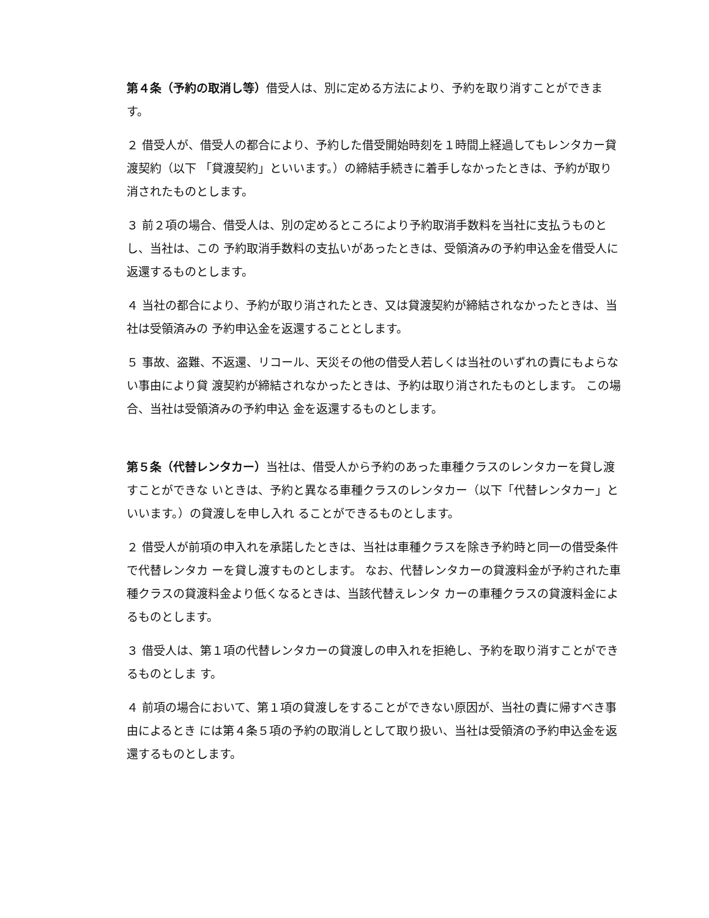第４条（予約の取消し等）借受人は、別に定める方法により、予約を取り消すことができます。
２ 借受人が、借受人の都合により、予約した借受開始時刻を１時間上経過してもレンタカー貸渡契約（以下 「貸渡契約」といいます。）の締結手続きに着手しなかったときは、予約が取り消されたものとします。
３ 前２項の場合、借受人は、別の定めるところにより予約取消手数料を当社に支払うものとし、当社は、この 予約取消手数料の支払いがあったときは、受領済みの予約申込金を借受人に返還するものとします。
４ 当社の都合により、予約が取り消されたとき、又は貸渡契約が締結されなかったときは、当社は受領済みの 予約申込金を返還することとします。
５ 事故、盗難、不返還、リコール、天災その他の借受人若しくは当社のいずれの責にもよらない事由により貸 渡契約が締結されなかったときは、予約は取り消されたものとします。 この場合、当社は受領済みの予約申込 金を返還するものとします。
第５条（代替レンタカー）当社は、借受人から予約のあった車種クラスのレンタカーを貸し渡すことができな いときは、予約と異なる車種クラスのレンタカー（以下「代替レンタカー」といいます。）の貸渡しを申し入れ ることができるものとします。
２ 借受人が前項の申入れを承諾したときは、当社は車種クラスを除き予約時と同一の借受条件で代替レンタカ ーを貸し渡すものとします。 なお、代替レンタカーの貸渡料金が予約された車種クラスの貸渡料金より低くなるときは、当該代替えレンタ カーの車種クラスの貸渡料金によるものとします。
３ 借受人は、第１項の代替レンタカーの貸渡しの申入れを拒絶し、予約を取り消すことができるものとしま す。
４ 前項の場合において、第１項の貸渡しをすることができない原因が、当社の責に帰すべき事由によるとき には第４条５項の予約の取消しとして取り扱い、当社は受領済の予約申込金を返還するものとします。